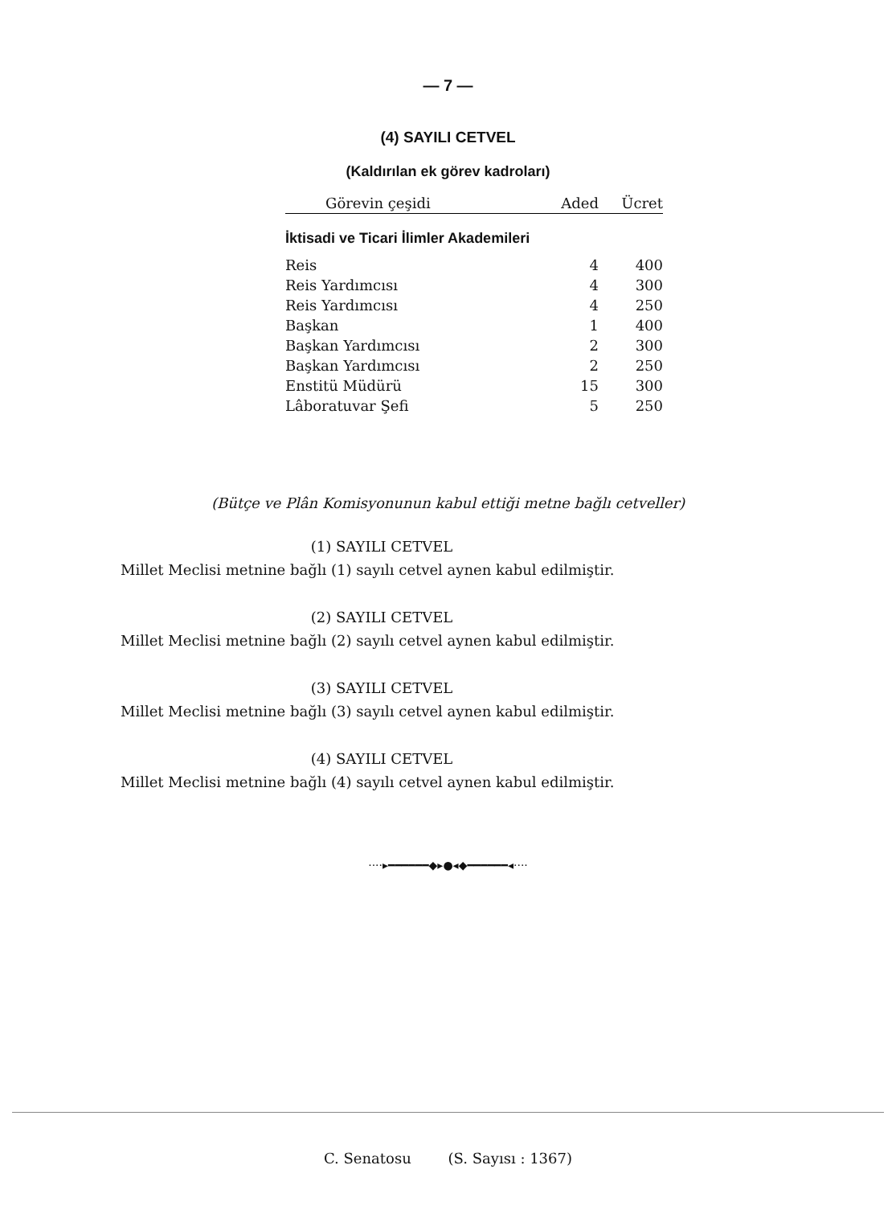— 7 —
(4) SAYILI CETVEL
(Kaldırılan ek görev kadroları)
| | Görevin çeşidi | Aded | Ücret |
| --- | --- | --- | --- |
| İktisadi ve Ticari İlimler Akademileri | | | |
| Reis | | 4 | 400 |
| Reis Yardımcısı | | 4 | 300 |
| Reis Yardımcısı | | 4 | 250 |
| Başkan | | 1 | 400 |
| Başkan Yardımcısı | | 2 | 300 |
| Başkan Yardımcısı | | 2 | 250 |
| Enstitü Müdürü | | 15 | 300 |
| Lâboratuvar Şefi | | 5 | 250 |
(Bütçe ve Plân Komisyonunun kabul ettiği metne bağlı cetveller)
(1) SAYILI CETVEL
Millet Meclisi metnine bağlı (1) sayılı cetvel aynen kabul edilmiştir.
(2) SAYILI CETVEL
Millet Meclisi metnine bağlı (2) sayılı cetvel aynen kabul edilmiştir.
(3) SAYILI CETVEL
Millet Meclisi metnine bağlı (3) sayılı cetvel aynen kabul edilmiştir.
(4) SAYILI CETVEL
Millet Meclisi metnine bağlı (4) sayılı cetvel aynen kabul edilmiştir.
····▸━━━━━━◆▸●◂◆━━━━━━◂····
C. Senatosu (S. Sayısı : 1367)